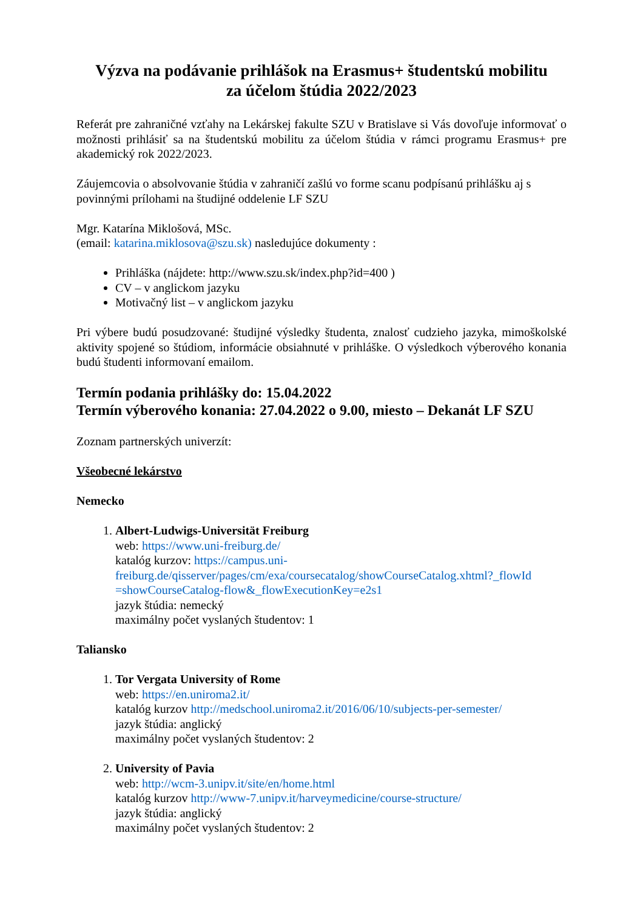Výzva na podávanie prihlášok na Erasmus+ študentskú mobilitu
za účelom štúdia 2022/2023
Referát pre zahraničné vzťahy na Lekárskej fakulte SZU v Bratislave si Vás dovoľuje informovať o možnosti prihlásiť sa na študentskú mobilitu za účelom štúdia v rámci programu Erasmus+ pre akademický rok 2022/2023.
Záujemcovia o absolvovanie štúdia v zahraničí zašlú vo forme scanu podpísanú prihlášku aj s povinnými prílohami na študijné oddelenie LF SZU
Mgr. Katarína Miklošová, MSc.
(email: katarina.miklosova@szu.sk) nasledujúce dokumenty :
Prihláška (nájdete: http://www.szu.sk/index.php?id=400 )
CV – v anglickom jazyku
Motivačný list – v anglickom jazyku
Pri výbere budú posudzované: študijné výsledky študenta, znalosť cudzieho jazyka, mimoškolské aktivity spojené so štúdiom, informácie obsiahnuté v prihláške. O výsledkoch výberového konania budú študenti informovaní emailom.
Termín podania prihlášky do: 15.04.2022
Termín výberového konania: 27.04.2022 o 9.00, miesto – Dekanát LF SZU
Zoznam partnerských univerzít:
Všeobecné lekárstvo
Nemecko
1. Albert-Ludwigs-Universität Freiburg
web: https://www.uni-freiburg.de/
katalóg kurzov: https://campus.uni-freiburg.de/qisserver/pages/cm/exa/coursecatalog/showCourseCatalog.xhtml?_flowId =showCourseCatalog-flow&_flowExecutionKey=e2s1
jazyk štúdia: nemecký
maximálny počet vyslaných študentov: 1
Taliansko
1. Tor Vergata University of Rome
web: https://en.uniroma2.it/
katalóg kurzov http://medschool.uniroma2.it/2016/06/10/subjects-per-semester/
jazyk štúdia: anglický
maximálny počet vyslaných študentov: 2
2. University of Pavia
web: http://wcm-3.unipv.it/site/en/home.html
katalóg kurzov http://www-7.unipv.it/harveymedicine/course-structure/
jazyk štúdia: anglický
maximálny počet vyslaných študentov: 2